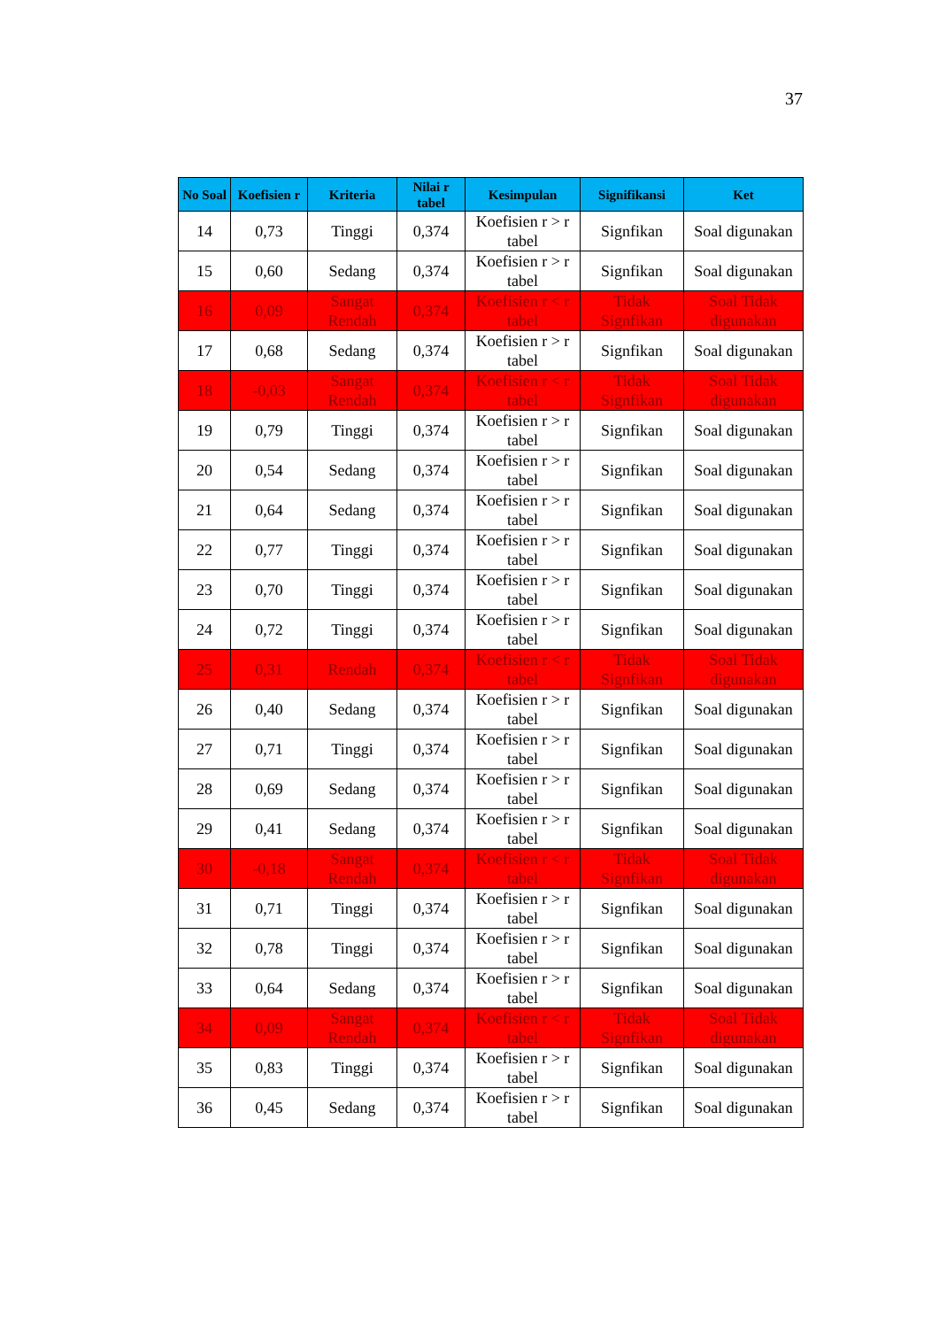37
| No Soal | Koefisien r | Kriteria | Nilai r tabel | Kesimpulan | Signifikansi | Ket |
| --- | --- | --- | --- | --- | --- | --- |
| 14 | 0,73 | Tinggi | 0,374 | Koefisien r > r tabel | Signfikan | Soal digunakan |
| 15 | 0,60 | Sedang | 0,374 | Koefisien r > r tabel | Signfikan | Soal digunakan |
| 16 | 0,09 | Sangat Rendah | 0,374 | Koefisien r < r tabel | Tidak Signfikan | Soal Tidak digunakan |
| 17 | 0,68 | Sedang | 0,374 | Koefisien r > r tabel | Signfikan | Soal digunakan |
| 18 | -0,03 | Sangat Rendah | 0,374 | Koefisien r < r tabel | Tidak Signfikan | Soal Tidak digunakan |
| 19 | 0,79 | Tinggi | 0,374 | Koefisien r > r tabel | Signfikan | Soal digunakan |
| 20 | 0,54 | Sedang | 0,374 | Koefisien r > r tabel | Signfikan | Soal digunakan |
| 21 | 0,64 | Sedang | 0,374 | Koefisien r > r tabel | Signfikan | Soal digunakan |
| 22 | 0,77 | Tinggi | 0,374 | Koefisien r > r tabel | Signfikan | Soal digunakan |
| 23 | 0,70 | Tinggi | 0,374 | Koefisien r > r tabel | Signfikan | Soal digunakan |
| 24 | 0,72 | Tinggi | 0,374 | Koefisien r > r tabel | Signfikan | Soal digunakan |
| 25 | 0,31 | Rendah | 0,374 | Koefisien r < r tabel | Tidak Signfikan | Soal Tidak digunakan |
| 26 | 0,40 | Sedang | 0,374 | Koefisien r > r tabel | Signfikan | Soal digunakan |
| 27 | 0,71 | Tinggi | 0,374 | Koefisien r > r tabel | Signfikan | Soal digunakan |
| 28 | 0,69 | Sedang | 0,374 | Koefisien r > r tabel | Signfikan | Soal digunakan |
| 29 | 0,41 | Sedang | 0,374 | Koefisien r > r tabel | Signfikan | Soal digunakan |
| 30 | -0,18 | Sangat Rendah | 0,374 | Koefisien r < r tabel | Tidak Signfikan | Soal Tidak digunakan |
| 31 | 0,71 | Tinggi | 0,374 | Koefisien r > r tabel | Signfikan | Soal digunakan |
| 32 | 0,78 | Tinggi | 0,374 | Koefisien r > r tabel | Signfikan | Soal digunakan |
| 33 | 0,64 | Sedang | 0,374 | Koefisien r > r tabel | Signfikan | Soal digunakan |
| 34 | 0,09 | Sangat Rendah | 0,374 | Koefisien r < r tabel | Tidak Signfikan | Soal Tidak digunakan |
| 35 | 0,83 | Tinggi | 0,374 | Koefisien r > r tabel | Signfikan | Soal digunakan |
| 36 | 0,45 | Sedang | 0,374 | Koefisien r > r tabel | Signfikan | Soal digunakan |